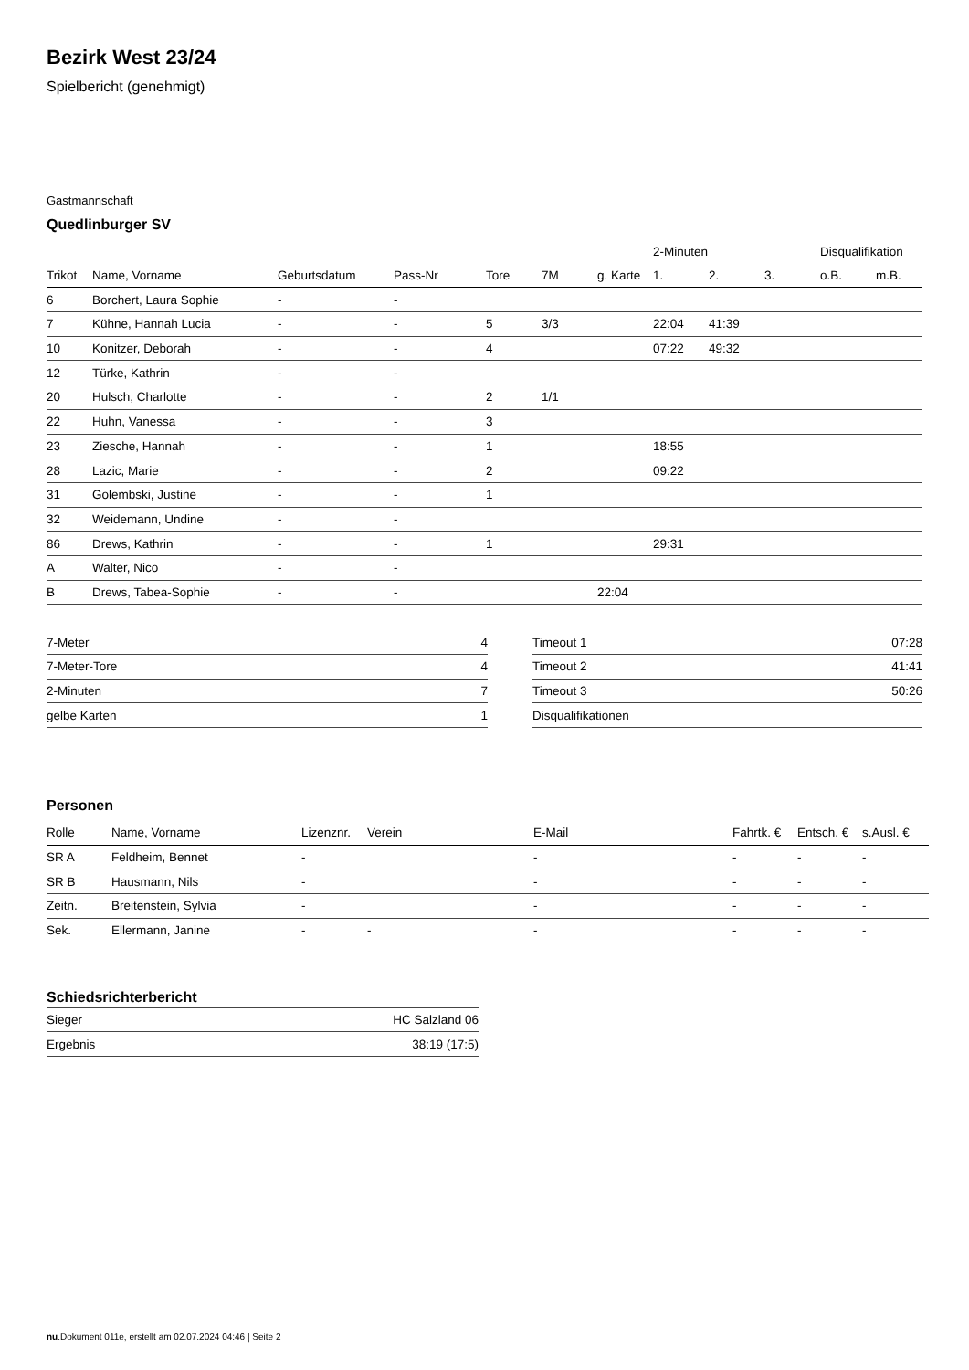Bezirk West 23/24
Spielbericht (genehmigt)
Gastmannschaft
Quedlinburger SV
| | | | | | | | 2-Minuten | | | Disqualifikation | |
| --- | --- | --- | --- | --- | --- | --- | --- | --- | --- | --- | --- |
| Trikot | Name, Vorname | Geburtsdatum | Pass-Nr | Tore | 7M | g. Karte | 1. | 2. | 3. | o.B. | m.B. |
| 6 | Borchert, Laura Sophie | - | - | | | | | | | | |
| 7 | Kühne, Hannah Lucia | - | - | 5 | 3/3 | | 22:04 | 41:39 | | | |
| 10 | Konitzer, Deborah | - | - | 4 | | | 07:22 | 49:32 | | | |
| 12 | Türke, Kathrin | - | - | | | | | | | | |
| 20 | Hulsch, Charlotte | - | - | 2 | 1/1 | | | | | | |
| 22 | Huhn, Vanessa | - | - | 3 | | | | | | | |
| 23 | Ziesche, Hannah | - | - | 1 | | | 18:55 | | | | |
| 28 | Lazic, Marie | - | - | 2 | | | 09:22 | | | | |
| 31 | Golembski, Justine | - | - | 1 | | | | | | | |
| 32 | Weidemann, Undine | - | - | | | | | | | | |
| 86 | Drews, Kathrin | - | - | 1 | | | 29:31 | | | | |
| A | Walter, Nico | - | - | | | | | | | | |
| B | Drews, Tabea-Sophie | - | - | | | 22:04 | | | | | |
| 7-Meter | 4 |
| 7-Meter-Tore | 4 |
| 2-Minuten | 7 |
| gelbe Karten | 1 |
| Timeout 1 | 07:28 |
| Timeout 2 | 41:41 |
| Timeout 3 | 50:26 |
| Disqualifikationen | |
Personen
| Rolle | Name, Vorname | Lizenznr. | Verein | E-Mail | Fahrtk. € | Entsch. € | s.Ausl. € |
| --- | --- | --- | --- | --- | --- | --- | --- |
| SR A | Feldheim, Bennet | - | | - | - | - | - |
| SR B | Hausmann, Nils | - | | - | - | - | - |
| Zeitn. | Breitenstein, Sylvia | - | | - | - | - | - |
| Sek. | Ellermann, Janine | - | - | - | - | - | - |
Schiedsrichterbericht
| Sieger | HC Salzland 06 |
| Ergebnis | 38:19 (17:5) |
nu.Dokument 011e, erstellt am 02.07.2024 04:46 | Seite 2